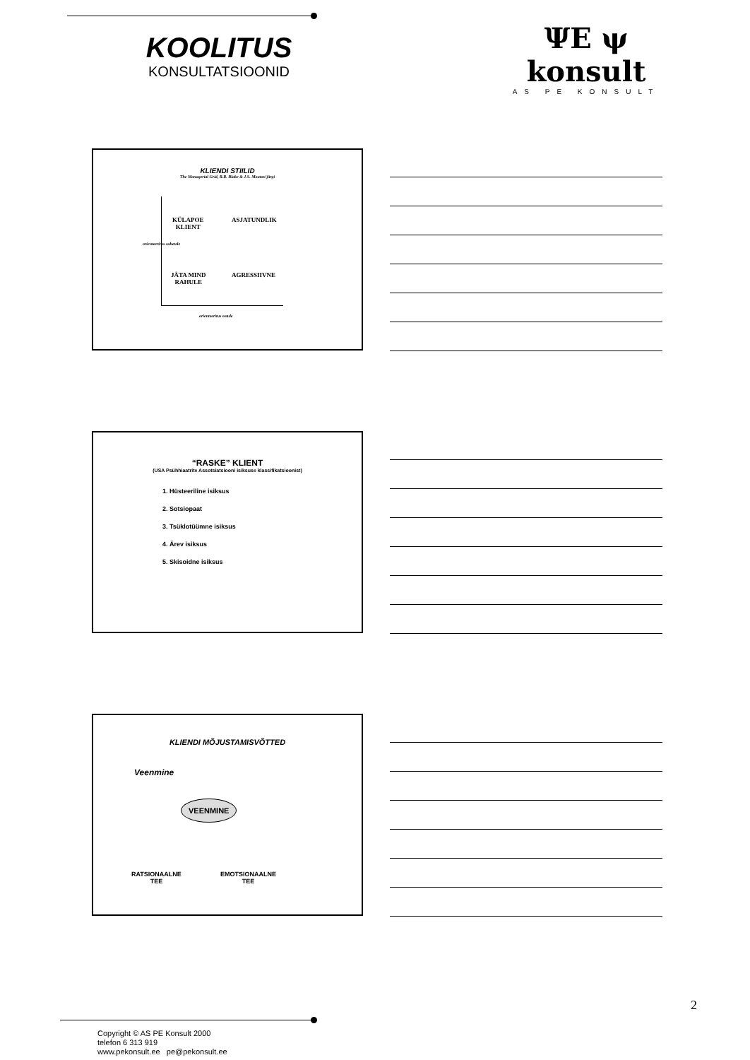KOOLITUS
KONSULTATSIOONID
ΨΕ ψ konsult
AS PE KONSULT
KLIENDI STIILID
The Managerial Grid, R.R. Blake & J.S. Mouton'järgi
KÜLAPOE
KLIENT
ASJATUNDLIK
JÄTA MIND
RAHULE
AGRESSIIVNE
orienteeritus suhetele
orienteeritus ostule
“RASKE” KLIENT
(USA Psühhiaatrite Assotsiatsiooni isiksuse klassifikatsioonist)
1. Hüsteeriline isiksus
2. Sotsiopaat
3. Tsüklotüümne isiksus
4. Ärev isiksus
5. Skisoidne isiksus
KLIENDI MÕJUSTAMISVÕTTED
Veenmine
VEENMINE
RATSIONAALNE
TEE
EMOTSIONAALNE
TEE
2
Copyright © AS PE Konsult 2000
telefon 6 313 919
www.pekonsult.ee pe@pekonsult.ee